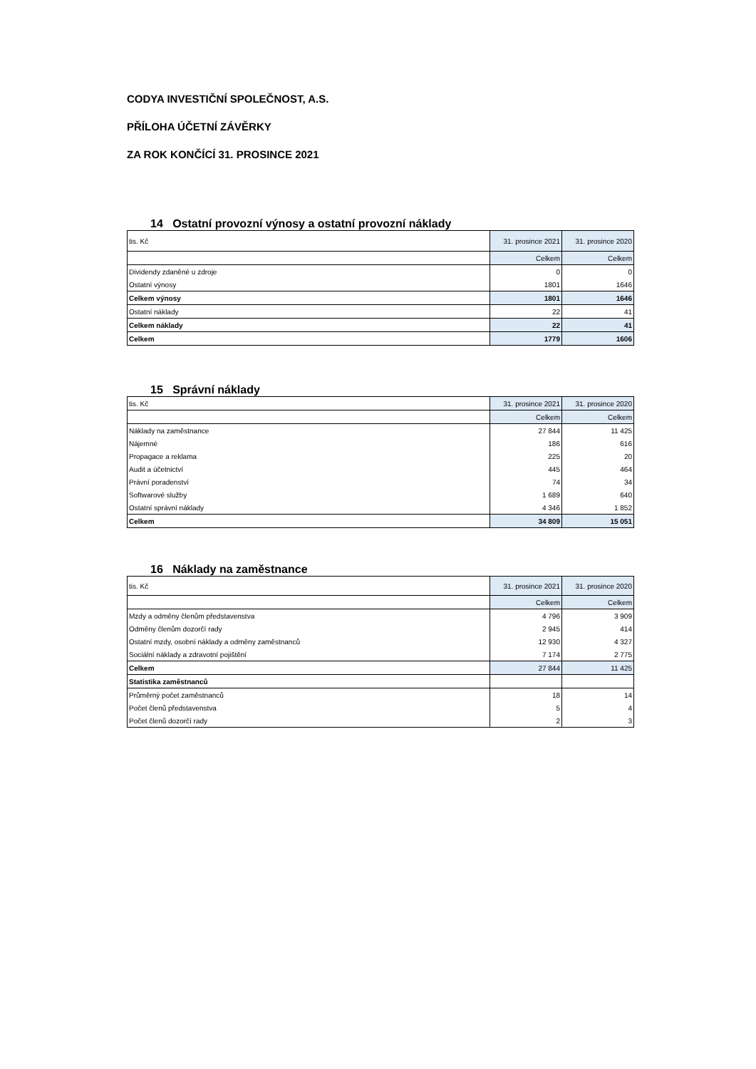CODYA INVESTIČNÍ SPOLEČNOST, A.S.
PŘÍLOHA ÚČETNÍ ZÁVĚRKY
ZA ROK KONČÍCÍ 31. PROSINCE 2021
14 Ostatní provozní výnosy a ostatní provozní náklady
| tis. Kč | 31. prosince 2021 | 31. prosince 2020 |
| | Celkem | Celkem |
| Dividendy zdaněné u zdroje | 0 | 0 |
| Ostatní výnosy | 1801 | 1646 |
| Celkem výnosy | 1801 | 1646 |
| Ostatní náklady | 22 | 41 |
| Celkem náklady | 22 | 41 |
| Celkem | 1779 | 1606 |
15 Správní náklady
| tis. Kč | 31. prosince 2021 | 31. prosince 2020 |
| | Celkem | Celkem |
| Náklady na zaměstnance | 27 844 | 11 425 |
| Nájemné | 186 | 616 |
| Propagace a reklama | 225 | 20 |
| Audit a účetnictví | 445 | 464 |
| Právní poradenství | 74 | 34 |
| Softwarové služby | 1 689 | 640 |
| Ostatní správní náklady | 4 346 | 1 852 |
| Celkem | 34 809 | 15 051 |
16 Náklady na zaměstnance
| tis. Kč | 31. prosince 2021 | 31. prosince 2020 |
| | Celkem | Celkem |
| Mzdy a odměny členům představenstva | 4 796 | 3 909 |
| Odměny členům dozorčí rady | 2 945 | 414 |
| Ostatní mzdy, osobní náklady a odměny zaměstnanců | 12 930 | 4 327 |
| Sociální náklady a zdravotní pojištění | 7 174 | 2 775 |
| Celkem | 27 844 | 11 425 |
| Statistika zaměstnanců | | |
| Průměrný počet zaměstnanců | 18 | 14 |
| Počet členů představenstva | 5 | 4 |
| Počet členů dozorčí rady | 2 | 3 |